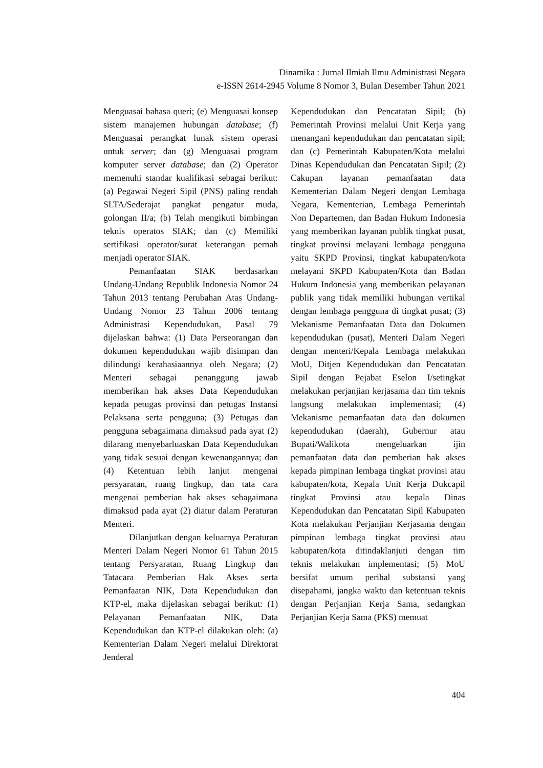Dinamika : Jurnal Ilmiah Ilmu Administrasi Negara
e-ISSN 2614-2945 Volume 8 Nomor 3, Bulan Desember Tahun 2021
Menguasai bahasa queri; (e) Menguasai konsep sistem manajemen hubungan database; (f) Menguasai perangkat lunak sistem operasi untuk server; dan (g) Menguasai program komputer server database; dan (2) Operator memenuhi standar kualifikasi sebagai berikut: (a) Pegawai Negeri Sipil (PNS) paling rendah SLTA/Sederajat pangkat pengatur muda, golongan II/a; (b) Telah mengikuti bimbingan teknis operatos SIAK; dan (c) Memiliki sertifikasi operator/surat keterangan pernah menjadi operator SIAK.
Pemanfaatan SIAK berdasarkan Undang-Undang Republik Indonesia Nomor 24 Tahun 2013 tentang Perubahan Atas Undang-Undang Nomor 23 Tahun 2006 tentang Administrasi Kependudukan, Pasal 79 dijelaskan bahwa: (1) Data Perseorangan dan dokumen kependudukan wajib disimpan dan dilindungi kerahasiaannya oleh Negara; (2) Menteri sebagai penanggung jawab memberikan hak akses Data Kependudukan kepada petugas provinsi dan petugas Instansi Pelaksana serta pengguna; (3) Petugas dan pengguna sebagaimana dimaksud pada ayat (2) dilarang menyebarluaskan Data Kependudukan yang tidak sesuai dengan kewenangannya; dan (4) Ketentuan lebih lanjut mengenai persyaratan, ruang lingkup, dan tata cara mengenai pemberian hak akses sebagaimana dimaksud pada ayat (2) diatur dalam Peraturan Menteri.
Dilanjutkan dengan keluarnya Peraturan Menteri Dalam Negeri Nomor 61 Tahun 2015 tentang Persyaratan, Ruang Lingkup dan Tatacara Pemberian Hak Akses serta Pemanfaatan NIK, Data Kependudukan dan KTP-el, maka dijelaskan sebagai berikut: (1) Pelayanan Pemanfaatan NIK, Data Kependudukan dan KTP-el dilakukan oleh: (a) Kementerian Dalam Negeri melalui Direktorat Jenderal
Kependudukan dan Pencatatan Sipil; (b) Pemerintah Provinsi melalui Unit Kerja yang menangani kependudukan dan pencatatan sipil; dan (c) Pemerintah Kabupaten/Kota melalui Dinas Kependudukan dan Pencatatan Sipil; (2) Cakupan layanan pemanfaatan data Kementerian Dalam Negeri dengan Lembaga Negara, Kementerian, Lembaga Pemerintah Non Departemen, dan Badan Hukum Indonesia yang memberikan layanan publik tingkat pusat, tingkat provinsi melayani lembaga pengguna yaitu SKPD Provinsi, tingkat kabupaten/kota melayani SKPD Kabupaten/Kota dan Badan Hukum Indonesia yang memberikan pelayanan publik yang tidak memiliki hubungan vertikal dengan lembaga pengguna di tingkat pusat; (3) Mekanisme Pemanfaatan Data dan Dokumen kependudukan (pusat), Menteri Dalam Negeri dengan menteri/Kepala Lembaga melakukan MoU, Ditjen Kependudukan dan Pencatatan Sipil dengan Pejabat Eselon I/setingkat melakukan perjanjian kerjasama dan tim teknis langsung melakukan implementasi; (4) Mekanisme pemanfaatan data dan dokumen kependudukan (daerah), Gubernur atau Bupati/Walikota mengeluarkan ijin pemanfaatan data dan pemberian hak akses kepada pimpinan lembaga tingkat provinsi atau kabupaten/kota, Kepala Unit Kerja Dukcapil tingkat Provinsi atau kepala Dinas Kependudukan dan Pencatatan Sipil Kabupaten Kota melakukan Perjanjian Kerjasama dengan pimpinan lembaga tingkat provinsi atau kabupaten/kota ditindaklanjuti dengan tim teknis melakukan implementasi; (5) MoU bersifat umum perihal substansi yang disepahami, jangka waktu dan ketentuan teknis dengan Perjanjian Kerja Sama, sedangkan Perjanjian Kerja Sama (PKS) memuat
404